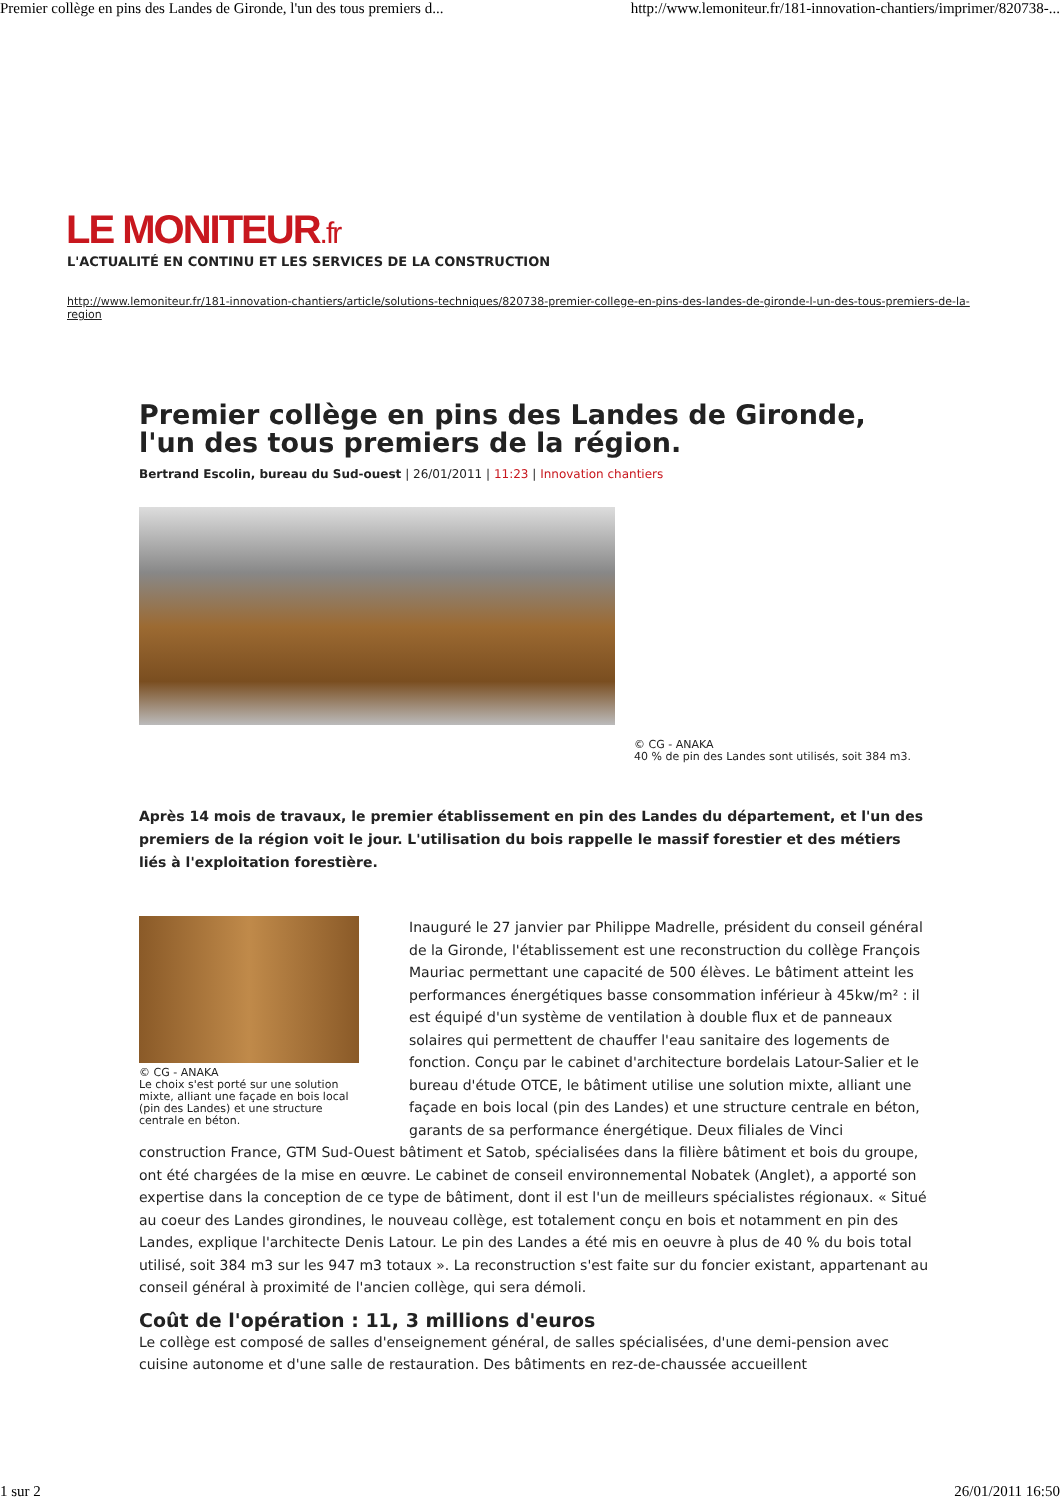Premier collège en pins des Landes de Gironde, l'un des tous premiers d... http://www.lemoniteur.fr/181-innovation-chantiers/imprimer/820738-...
LE MONITEUR.fr
L'ACTUALITÉ EN CONTINU ET LES SERVICES DE LA CONSTRUCTION
http://www.lemoniteur.fr/181-innovation-chantiers/article/solutions-techniques/820738-premier-college-en-pins-des-landes-de-gironde-l-un-des-tous-premiers-de-la-region
Premier collège en pins des Landes de Gironde, l'un des tous premiers de la région.
Bertrand Escolin, bureau du Sud-ouest | 26/01/2011 | 11:23 | Innovation chantiers
© CG - ANAKA
40 % de pin des Landes sont utilisés, soit 384 m3.
Après 14 mois de travaux, le premier établissement en pin des Landes du département, et l'un des premiers de la région voit le jour. L'utilisation du bois rappelle le massif forestier et des métiers liés à l'exploitation forestière.
© CG - ANAKA
Le choix s'est porté sur une solution mixte, alliant une façade en bois local (pin des Landes) et une structure centrale en béton.
Inauguré le 27 janvier par Philippe Madrelle, président du conseil général de la Gironde, l'établissement est une reconstruction du collège François Mauriac permettant une capacité de 500 élèves. Le bâtiment atteint les performances énergétiques basse consommation inférieur à 45kw/m² : il est équipé d'un système de ventilation à double flux et de panneaux solaires qui permettent de chauffer l'eau sanitaire des logements de fonction. Conçu par le cabinet d'architecture bordelais Latour-Salier et le bureau d'étude OTCE, le bâtiment utilise une solution mixte, alliant une façade en bois local (pin des Landes) et une structure centrale en béton, garants de sa performance énergétique. Deux filiales de Vinci construction France, GTM Sud-Ouest bâtiment et Satob, spécialisées dans la filière bâtiment et bois du groupe, ont été chargées de la mise en œuvre. Le cabinet de conseil environnemental Nobatek (Anglet), a apporté son expertise dans la conception de ce type de bâtiment, dont il est l'un de meilleurs spécialistes régionaux. « Situé au coeur des Landes girondines, le nouveau collège, est totalement conçu en bois et notamment en pin des Landes, explique l'architecte Denis Latour. Le pin des Landes a été mis en oeuvre à plus de 40 % du bois total utilisé, soit 384 m3 sur les 947 m3 totaux ». La reconstruction s'est faite sur du foncier existant, appartenant au conseil général à proximité de l'ancien collège, qui sera démoli.
Coût de l'opération : 11, 3 millions d'euros
Le collège est composé de salles d'enseignement général, de salles spécialisées, d'une demi-pension avec cuisine autonome et d'une salle de restauration. Des bâtiments en rez-de-chaussée accueillent
1 sur 2 26/01/2011 16:50